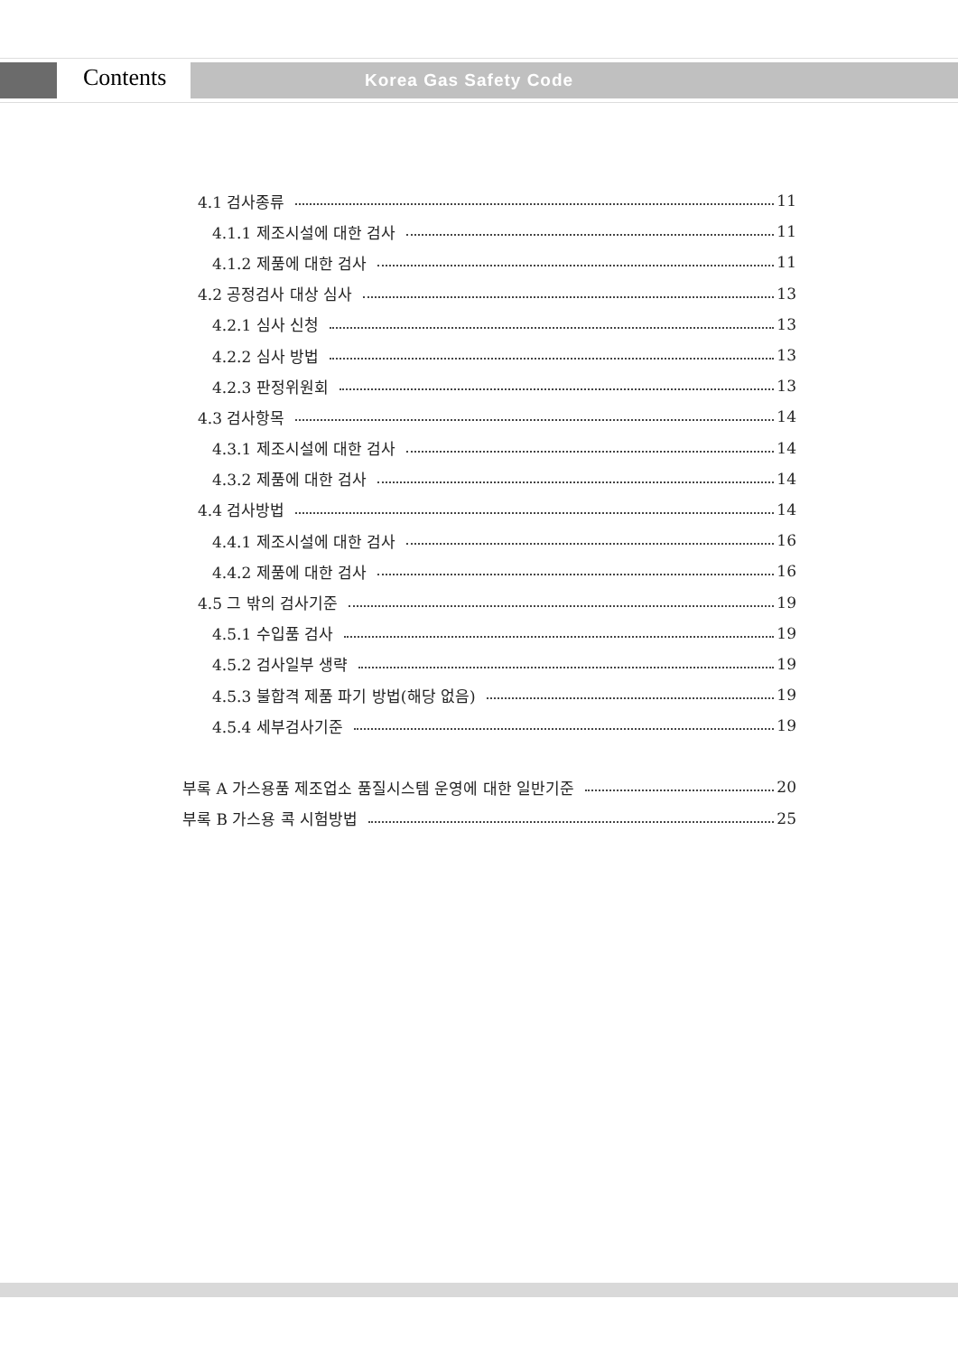Contents Korea Gas Safety Code
4.1 검사종류 11
4.1.1 제조시설에 대한 검사 11
4.1.2 제품에 대한 검사 11
4.2 공정검사 대상 심사 13
4.2.1 심사 신청 13
4.2.2 심사 방법 13
4.2.3 판정위원회 13
4.3 검사항목 14
4.3.1 제조시설에 대한 검사 14
4.3.2 제품에 대한 검사 14
4.4 검사방법 14
4.4.1 제조시설에 대한 검사 16
4.4.2 제품에 대한 검사 16
4.5 그 밖의 검사기준 19
4.5.1 수입품 검사 19
4.5.2 검사일부 생략 19
4.5.3 불합격 제품 파기 방법(해당 없음) 19
4.5.4 세부검사기준 19
부록 A 가스용품 제조업소 품질시스템 운영에 대한 일반기준 20
부록 B 가스용 콕 시험방법 25